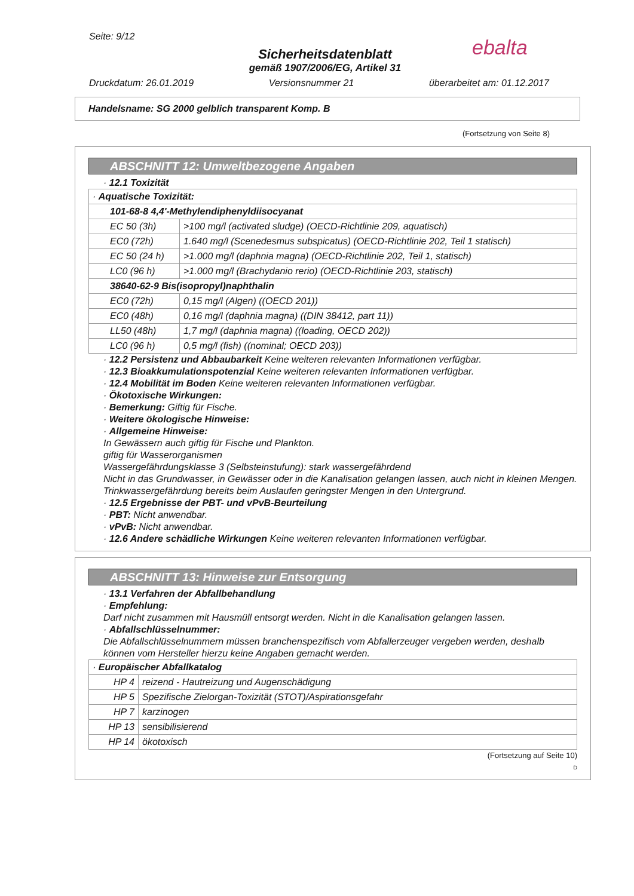Seite: 9/12
Sicherheitsdatenblatt
gemäß 1907/2006/EG, Artikel 31
Druckdatum: 26.01.2019 Versionsnummer 21 überarbeitet am: 01.12.2017
ebalta
Handelsname: SG 2000 gelblich transparent Komp. B
(Fortsetzung von Seite 8)
ABSCHNITT 12: Umweltbezogene Angaben
· 12.1 Toxizität
| · Aquatische Toxizität: | |
| 101-68-8 4,4'-Methylendiphenyldiisocyanat | |
| EC 50 (3h) | >100 mg/l (activated sludge) (OECD-Richtlinie 209, aquatisch) |
| EC0 (72h) | 1.640 mg/l (Scenedesmus subspicatus) (OECD-Richtlinie 202, Teil 1 statisch) |
| EC 50 (24 h) | >1.000 mg/l (daphnia magna) (OECD-Richtlinie 202, Teil 1, statisch) |
| LC0 (96 h) | >1.000 mg/l (Brachydanio rerio) (OECD-Richtlinie 203, statisch) |
| 38640-62-9 Bis(isopropyl)naphthalin | |
| EC0 (72h) | 0,15 mg/l (Algen) ((OECD 201)) |
| EC0 (48h) | 0,16 mg/l (daphnia magna) ((DIN 38412, part 11)) |
| LL50 (48h) | 1,7 mg/l (daphnia magna) ((loading, OECD 202)) |
| LC0 (96 h) | 0,5 mg/l (fish) ((nominal; OECD 203)) |
· 12.2 Persistenz und Abbaubarkeit Keine weiteren relevanten Informationen verfügbar.
· 12.3 Bioakkumulationspotenzial Keine weiteren relevanten Informationen verfügbar.
· 12.4 Mobilität im Boden Keine weiteren relevanten Informationen verfügbar.
· Ökotoxische Wirkungen:
· Bemerkung: Giftig für Fische.
· Weitere ökologische Hinweise:
· Allgemeine Hinweise:
In Gewässern auch giftig für Fische und Plankton.
giftig für Wasserorganismen
Wassergefährdungsklasse 3 (Selbsteinstufung): stark wassergefährdend
Nicht in das Grundwasser, in Gewässer oder in die Kanalisation gelangen lassen, auch nicht in kleinen Mengen.
Trinkwassergefährdung bereits beim Auslaufen geringster Mengen in den Untergrund.
· 12.5 Ergebnisse der PBT- und vPvB-Beurteilung
· PBT: Nicht anwendbar.
· vPvB: Nicht anwendbar.
· 12.6 Andere schädliche Wirkungen Keine weiteren relevanten Informationen verfügbar.
ABSCHNITT 13: Hinweise zur Entsorgung
· 13.1 Verfahren der Abfallbehandlung
· Empfehlung:
Darf nicht zusammen mit Hausmüll entsorgt werden. Nicht in die Kanalisation gelangen lassen.
· Abfallschlüsselnummer:
Die Abfallschlüsselnummern müssen branchenspezifisch vom Abfallerzeuger vergeben werden, deshalb können vom Hersteller hierzu keine Angaben gemacht werden.
| · Europäischer Abfallkatalog | |
| HP 4 | reizend - Hautreizung und Augenschädigung |
| HP 5 | Spezifische Zielorgan-Toxizität (STOT)/Aspirationsgefahr |
| HP 7 | karzinogen |
| HP 13 | sensibilisierend |
| HP 14 | ökotoxisch |
(Fortsetzung auf Seite 10)
D